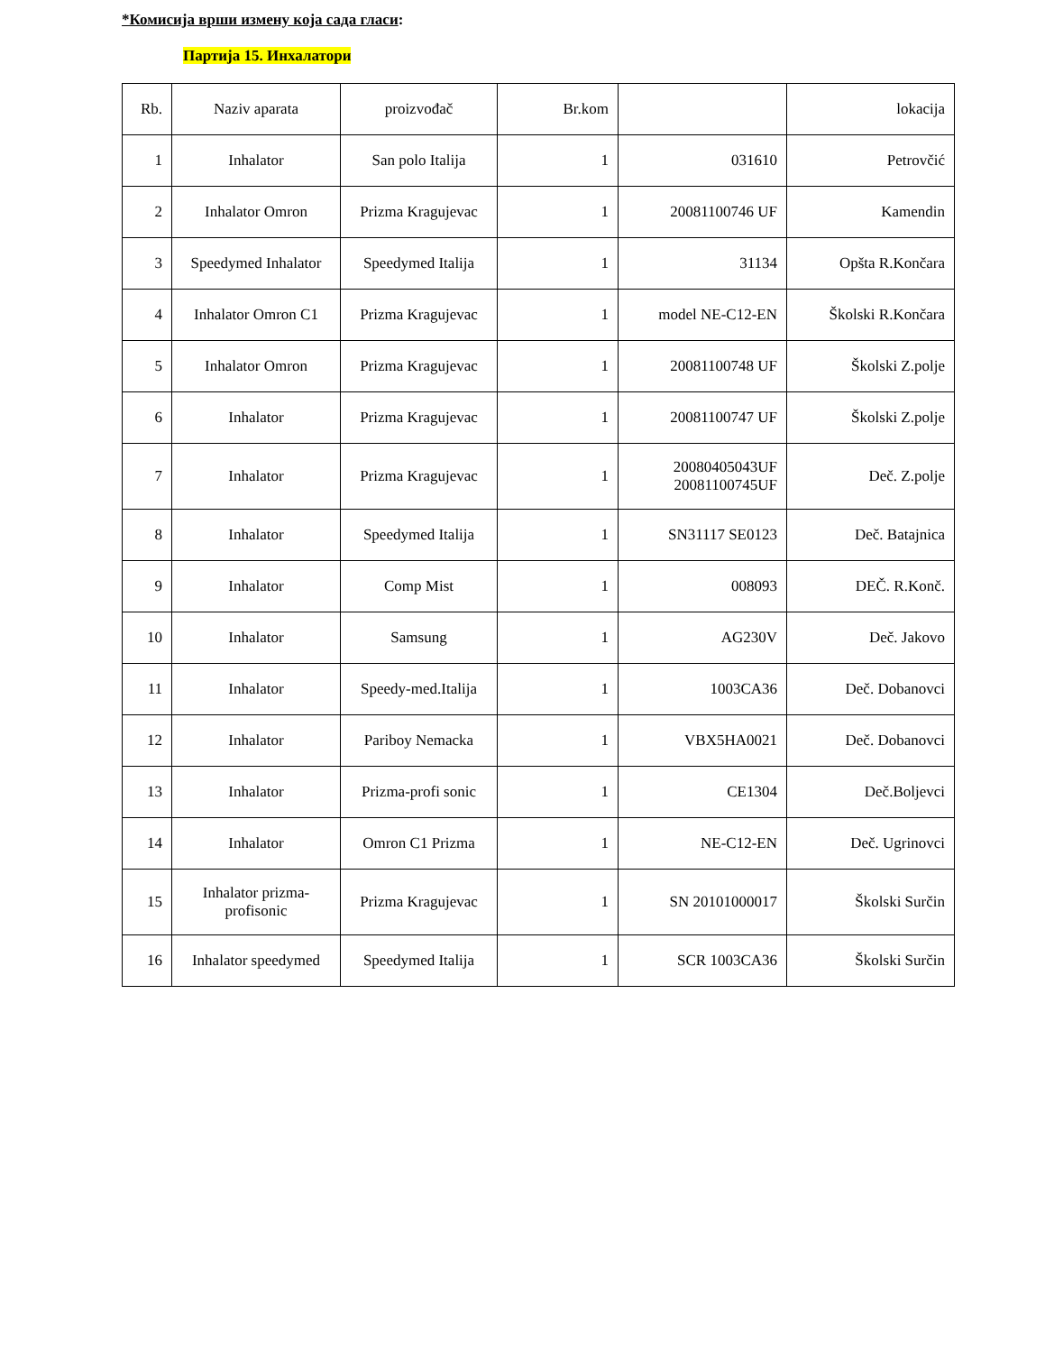*Комисија врши измену која сада гласи:
Партија 15. Инхалатори
| Rb. | Naziv aparata | proizvođač | Br.kom | | lokacija |
| --- | --- | --- | --- | --- | --- |
| 1 | Inhalator | San polo Italija | 1 | 031610 | Petrovčić |
| 2 | Inhalator Omron | Prizma Kragujevac | 1 | 20081100746 UF | Kamendin |
| 3 | Speedymed Inhalator | Speedymed Italija | 1 | 31134 | Opšta R.Končara |
| 4 | Inhalator Omron C1 | Prizma Kragujevac | 1 | model NE-C12-EN | Školski R.Končara |
| 5 | Inhalator Omron | Prizma Kragujevac | 1 | 20081100748 UF | Školski Z.polje |
| 6 | Inhalator | Prizma Kragujevac | 1 | 20081100747 UF | Školski Z.polje |
| 7 | Inhalator | Prizma Kragujevac | 1 | 20080405043UF 20081100745UF | Deč. Z.polje |
| 8 | Inhalator | Speedymed Italija | 1 | SN31117 SE0123 | Deč. Batajnica |
| 9 | Inhalator | Comp Mist | 1 | 008093 | DEČ. R.Konč. |
| 10 | Inhalator | Samsung | 1 | AG230V | Deč. Jakovo |
| 11 | Inhalator | Speedy-med.Italija | 1 | 1003CA36 | Deč. Dobanovci |
| 12 | Inhalator | Pariboy Nemacka | 1 | VBX5HA0021 | Deč. Dobanovci |
| 13 | Inhalator | Prizma-profi sonic | 1 | CE1304 | Deč.Boljevci |
| 14 | Inhalator | Omron C1 Prizma | 1 | NE-C12-EN | Deč. Ugrinovci |
| 15 | Inhalator prizma- profisonic | Prizma Kragujevac | 1 | SN 20101000017 | Školski Surčin |
| 16 | Inhalator speedymed | Speedymed Italija | 1 | SCR 1003CA36 | Školski Surčin |